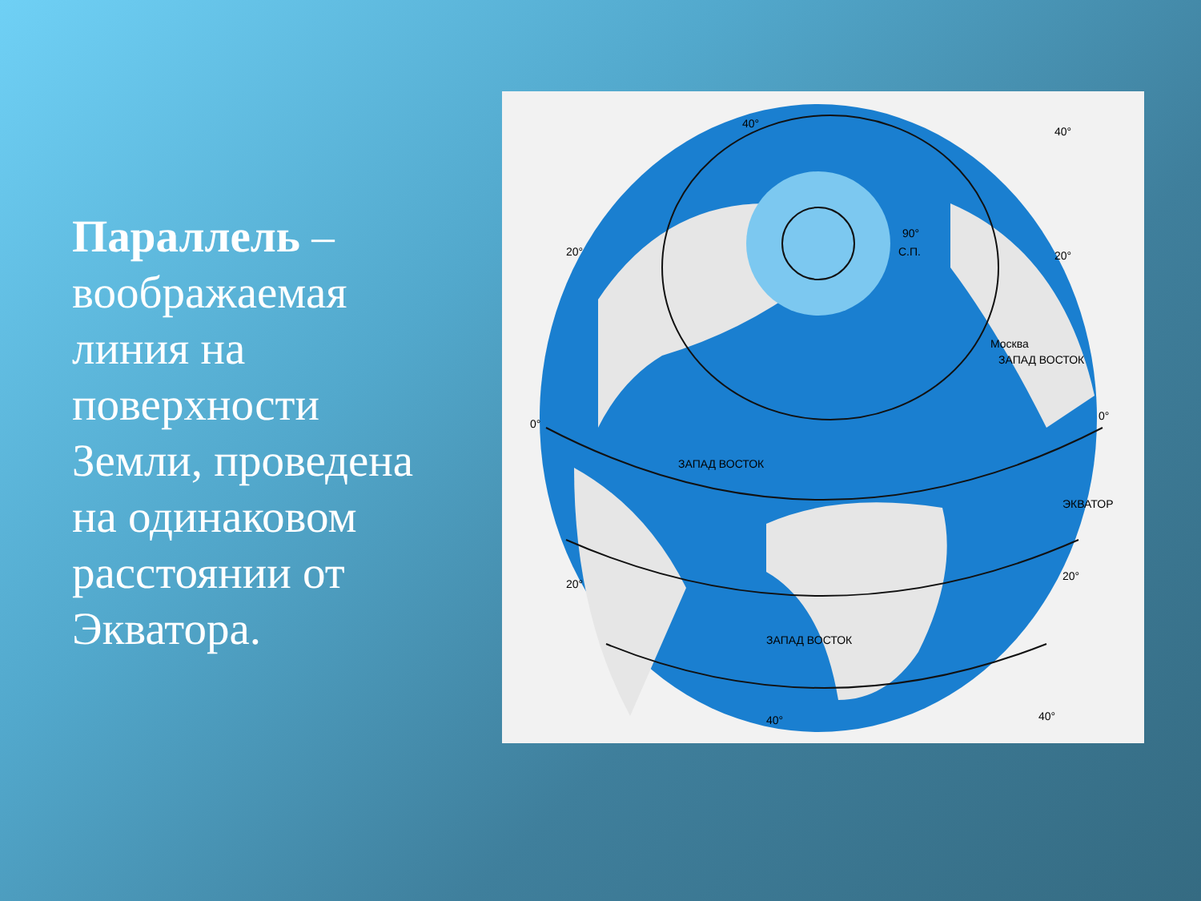Параллель – воображаемая линия на поверхности Земли, проведена на одинаковом расстоянии от Экватора.
40°
40°
20°
20°
0°
0°
20°
20°
40°
40°
90°
С.П.
Москва
ЗАПАД ВОСТОК
ЗАПАД ВОСТОК
ЗАПАД ВОСТОК
ЭКВАТОР